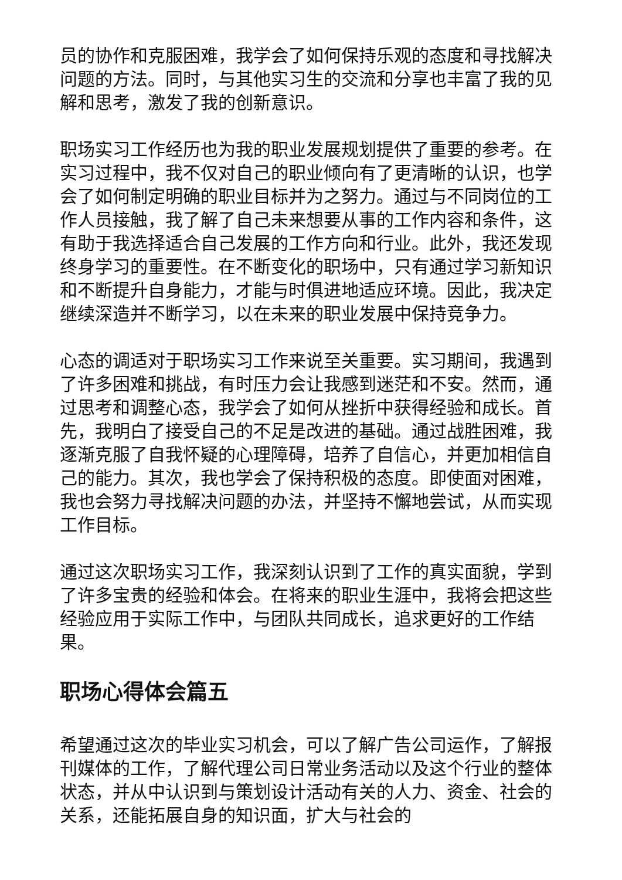员的协作和克服困难，我学会了如何保持乐观的态度和寻找解决问题的方法。同时，与其他实习生的交流和分享也丰富了我的见解和思考，激发了我的创新意识。
职场实习工作经历也为我的职业发展规划提供了重要的参考。在实习过程中，我不仅对自己的职业倾向有了更清晰的认识，也学会了如何制定明确的职业目标并为之努力。通过与不同岗位的工作人员接触，我了解了自己未来想要从事的工作内容和条件，这有助于我选择适合自己发展的工作方向和行业。此外，我还发现终身学习的重要性。在不断变化的职场中，只有通过学习新知识和不断提升自身能力，才能与时俱进地适应环境。因此，我决定继续深造并不断学习，以在未来的职业发展中保持竞争力。
心态的调适对于职场实习工作来说至关重要。实习期间，我遇到了许多困难和挑战，有时压力会让我感到迷茫和不安。然而，通过思考和调整心态，我学会了如何从挫折中获得经验和成长。首先，我明白了接受自己的不足是改进的基础。通过战胜困难，我逐渐克服了自我怀疑的心理障碍，培养了自信心，并更加相信自己的能力。其次，我也学会了保持积极的态度。即使面对困难，我也会努力寻找解决问题的办法，并坚持不懈地尝试，从而实现工作目标。
通过这次职场实习工作，我深刻认识到了工作的真实面貌，学到了许多宝贵的经验和体会。在将来的职业生涯中，我将会把这些经验应用于实际工作中，与团队共同成长，追求更好的工作结果。
职场心得体会篇五
希望通过这次的毕业实习机会，可以了解广告公司运作，了解报刊媒体的工作，了解代理公司日常业务活动以及这个行业的整体状态，并从中认识到与策划设计活动有关的人力、资金、社会的关系，还能拓展自身的知识面，扩大与社会的